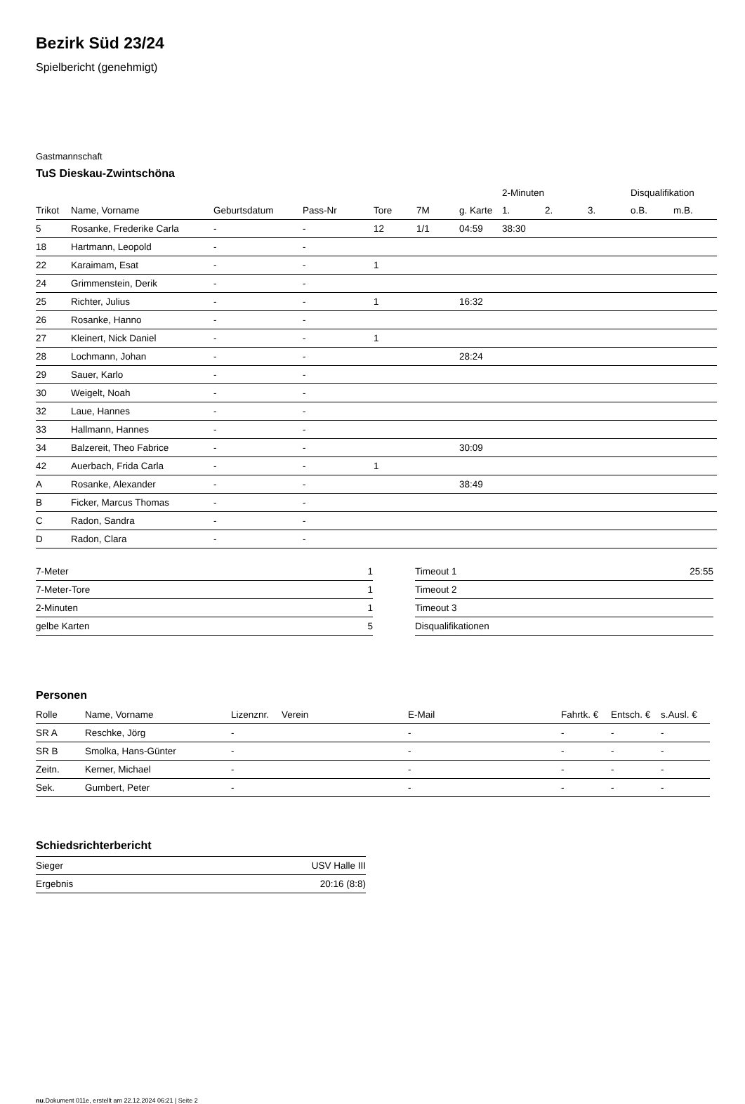Bezirk Süd 23/24
Spielbericht (genehmigt)
Gastmannschaft
TuS Dieskau-Zwintschöna
| | | | | | | | 2-Minuten | | | Disqualifikation | |
| --- | --- | --- | --- | --- | --- | --- | --- | --- | --- | --- | --- |
| Trikot | Name, Vorname | Geburtsdatum | Pass-Nr | Tore | 7M | g. Karte | 1. | 2. | 3. | o.B. | m.B. |
| 5 | Rosanke, Frederike Carla | - | - | 12 | 1/1 | 04:59 | 38:30 | | | | |
| 18 | Hartmann, Leopold | - | - | | | | | | | | |
| 22 | Karaimam, Esat | - | - | 1 | | | | | | | |
| 24 | Grimmenstein, Derik | - | - | | | | | | | | |
| 25 | Richter, Julius | - | - | 1 | | 16:32 | | | | | |
| 26 | Rosanke, Hanno | - | - | | | | | | | | |
| 27 | Kleinert, Nick Daniel | - | - | 1 | | | | | | | |
| 28 | Lochmann, Johan | - | - | | | 28:24 | | | | | |
| 29 | Sauer, Karlo | - | - | | | | | | | | |
| 30 | Weigelt, Noah | - | - | | | | | | | | |
| 32 | Laue, Hannes | - | - | | | | | | | | |
| 33 | Hallmann, Hannes | - | - | | | | | | | | |
| 34 | Balzereit, Theo Fabrice | - | - | | | 30:09 | | | | | |
| 42 | Auerbach, Frida Carla | - | - | 1 | | | | | | | |
| A | Rosanke, Alexander | - | - | | | 38:49 | | | | | |
| B | Ficker, Marcus Thomas | - | - | | | | | | | | |
| C | Radon, Sandra | - | - | | | | | | | | |
| D | Radon, Clara | - | - | | | | | | | | |
| 7-Meter | 1 |
| 7-Meter-Tore | 1 |
| 2-Minuten | 1 |
| gelbe Karten | 5 |
| Timeout 1 | 25:55 |
| Timeout 2 | |
| Timeout 3 | |
| Disqualifikationen | |
Personen
| Rolle | Name, Vorname | Lizenznr. | Verein | E-Mail | Fahrtk. € | Entsch. € | s.Ausl. € |
| --- | --- | --- | --- | --- | --- | --- | --- |
| SR A | Reschke, Jörg | - | | - | - | - | - |
| SR B | Smolka, Hans-Günter | - | | - | - | - | - |
| Zeitn. | Kerner, Michael | - | | - | - | - | - |
| Sek. | Gumbert, Peter | - | | - | - | - | - |
Schiedsrichterbericht
| Sieger | USV Halle III |
| Ergebnis | 20:16 (8:8) |
nu.Dokument 011e, erstellt am 22.12.2024 06:21 | Seite 2